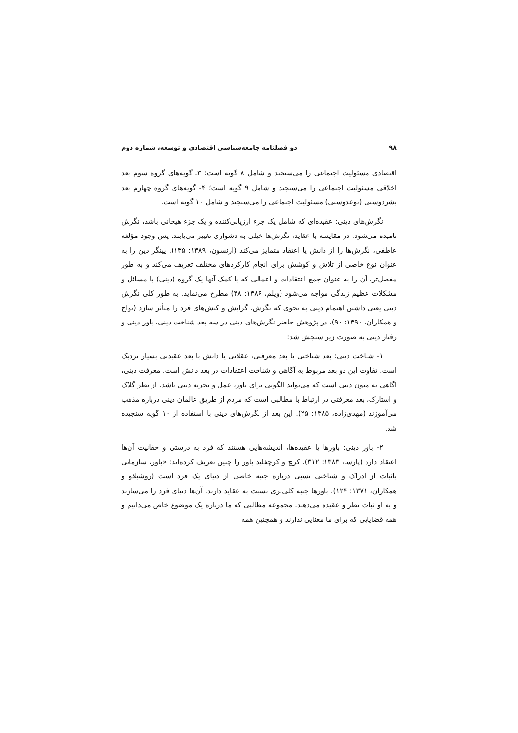۹۸ دو فصلنامه جامعه‌شناسی اقتصادی و توسعه، شماره دوم
اقتصادی مسئولیت اجتماعی را می‌سنجند و شامل ۸ گویه است؛ ۳ـ گویه‌های گروه سوم بعد اخلاقی مسئولیت اجتماعی را می‌سنجند و شامل ۹ گویه است؛ ۴- گویه‌های گروه چهارم بعد بشردوستی (نوعدوستی) مسئولیت اجتماعی را می‌سنجند و شامل ۱۰ گویه است.
نگرش‌های دینی: عقیده‌ای که شامل یک جزء ارزیابی‌کننده و یک جزء هیجانی باشد، نگرش نامیده می‌شود. در مقایسه با عقاید، نگرش‌ها خیلی به دشواری تغییر می‌یابند. پس وجود مؤلفه عاطفی، نگرش‌ها را از دانش یا اعتقاد متمایز می‌کند (ارنسون، ۱۳۸۹: ۱۳۵). یینگر دین را به عنوان نوع خاصی از تلاش و کوشش برای انجام کارکردهای مختلف تعریف می‌کند و به طور مفصل‌تر، آن را به عنوان جمع اعتقادات و اعمالی که با کمک آنها یک گروه (دینی) با مسائل و مشکلات عظیم زندگی مواجه می‌شود (ویلم، ۱۳۸۶: ۴۸) مطرح می‌نماید. به طور کلی نگرش دینی یعنی داشتن اهتمام دینی به نحوی که نگرش، گرایش و کنش‌های فرد را متأثر سازد (نواح و همکاران، ۱۳۹۰: ۹۰). در پژوهش حاضر نگرش‌های دینی در سه بعد شناخت دینی، باور دینی و رفتار دینی به صورت زیر سنجش شد:
۱- شناخت دینی: بعد شناختی یا بعد معرفتی، عقلانی یا دانش با بعد عقیدتی بسیار نزدیک است. تفاوت این دو بعد مربوط به آگاهی و شناخت اعتقادات در بعد دانش است. معرفت دینی، آگاهی به متون دینی است که می‌تواند الگویی برای باور، عمل و تجربه دینی باشد. از نظر گلاک و استارک، بعد معرفتی در ارتباط با مطالبی است که مردم از طریق عالمان دینی درباره مذهب می‌آموزند (مهدی‌زاده، ۱۳۸۵: ۲۵). این بعد از نگرش‌های دینی با استفاده از ۱۰ گویه سنجیده شد.
۲- باور دینی: باورها یا عقیده‌ها، اندیشه‌هایی هستند که فرد به درستی و حقانیت آن‌ها اعتقاد دارد (پارسا، ۱۳۸۳: ۳۱۲). کرچ و کرچفلید باور را چنین تعریف کرده‌اند: «باور، سازمانی باثبات از ادراک و شناختی نسبی درباره جنبه خاصی از دنیای یک فرد است (روشبلاو و همکاران، ۱۳۷۱: ۱۲۴). باورها جنبه کلی‌تری نسبت به عقاید دارند. آن‌ها دنیای فرد را می‌سازند و به او ثبات نظر و عقیده می‌دهند. مجموعه مطالبی که ما درباره یک موضوع خاص می‌دانیم و همه قضایایی که برای ما معنایی ندارند و همچنین همه